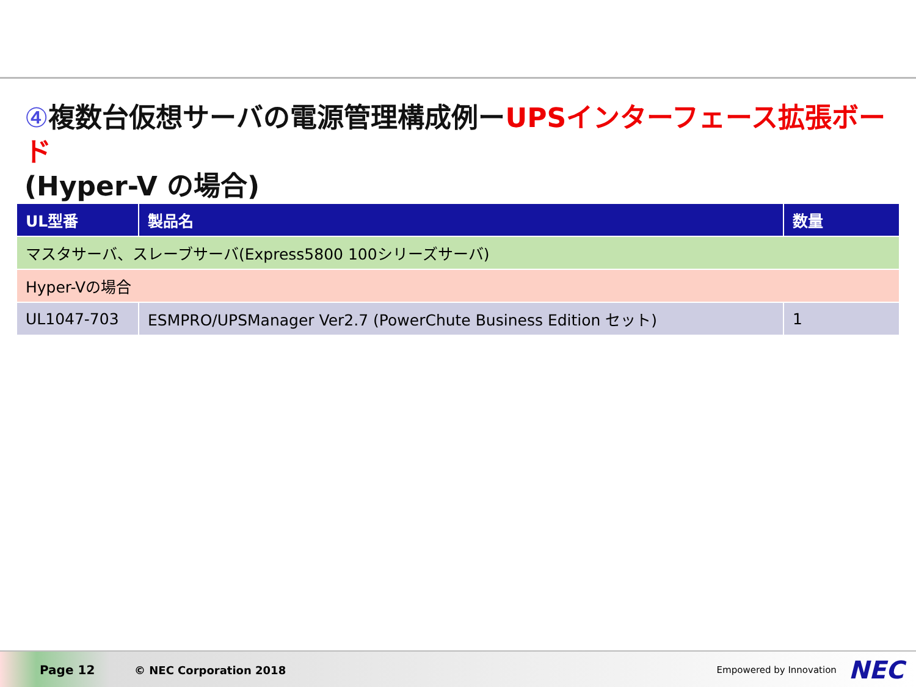④複数台仮想サーバの電源管理構成例ーUPSインターフェース拡張ボード
(Hyper-V の場合)
| UL型番 | 製品名 | 数量 |
| --- | --- | --- |
| マスタサーバ、スレーブサーバ(Express5800 100シリーズサーバ) | | |
| Hyper-Vの場合 | | |
| UL1047-703 | ESMPRO/UPSManager Ver2.7 (PowerChute Business Edition セット) | 1 |
Page 12 © NEC Corporation 2018 Empowered by Innovation NEC